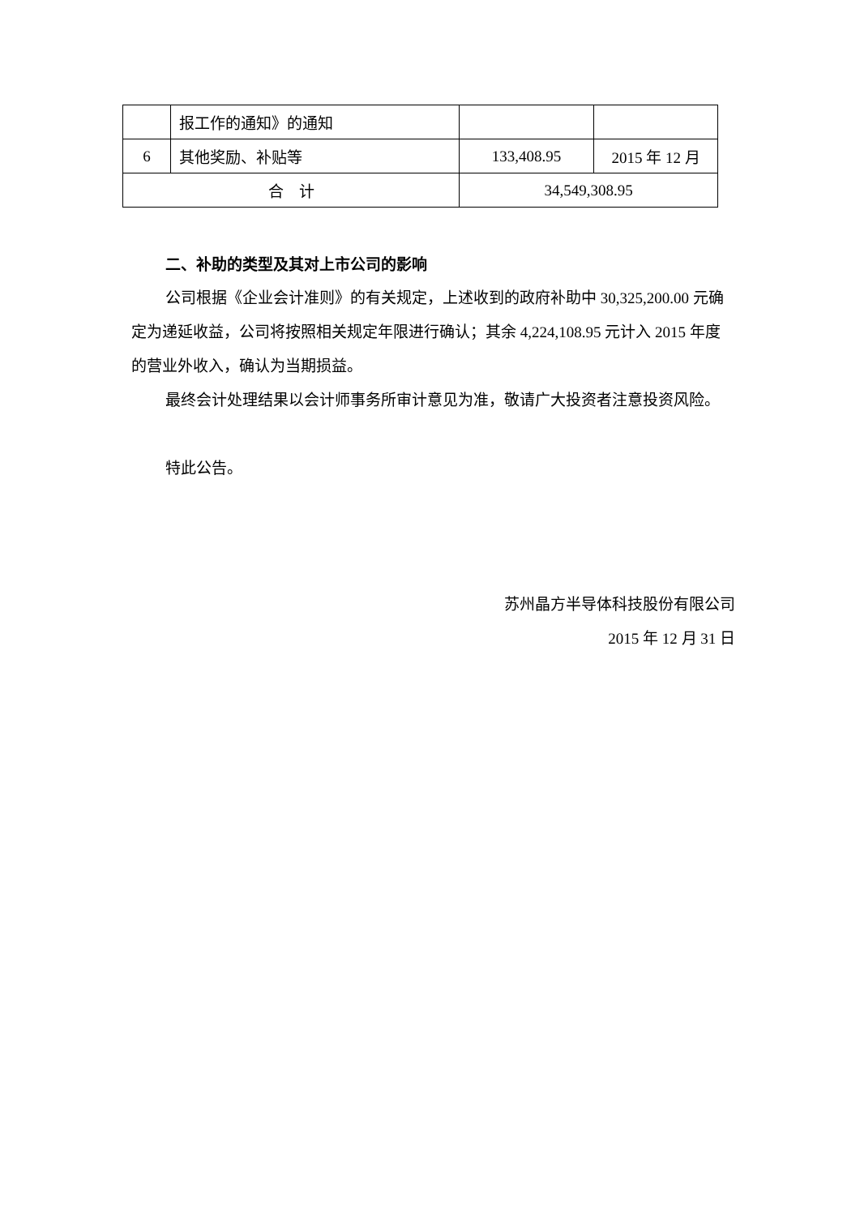| | 报工作的通知》的通知 | | |
| 6 | 其他奖励、补贴等 | 133,408.95 | 2015 年 12 月 |
| 合 计 | | 34,549,308.95 | |
二、补助的类型及其对上市公司的影响
公司根据《企业会计准则》的有关规定，上述收到的政府补助中 30,325,200.00 元确定为递延收益，公司将按照相关规定年限进行确认；其余 4,224,108.95 元计入 2015 年度的营业外收入，确认为当期损益。
最终会计处理结果以会计师事务所审计意见为准，敬请广大投资者注意投资风险。
特此公告。
苏州晶方半导体科技股份有限公司
2015 年 12 月 31 日